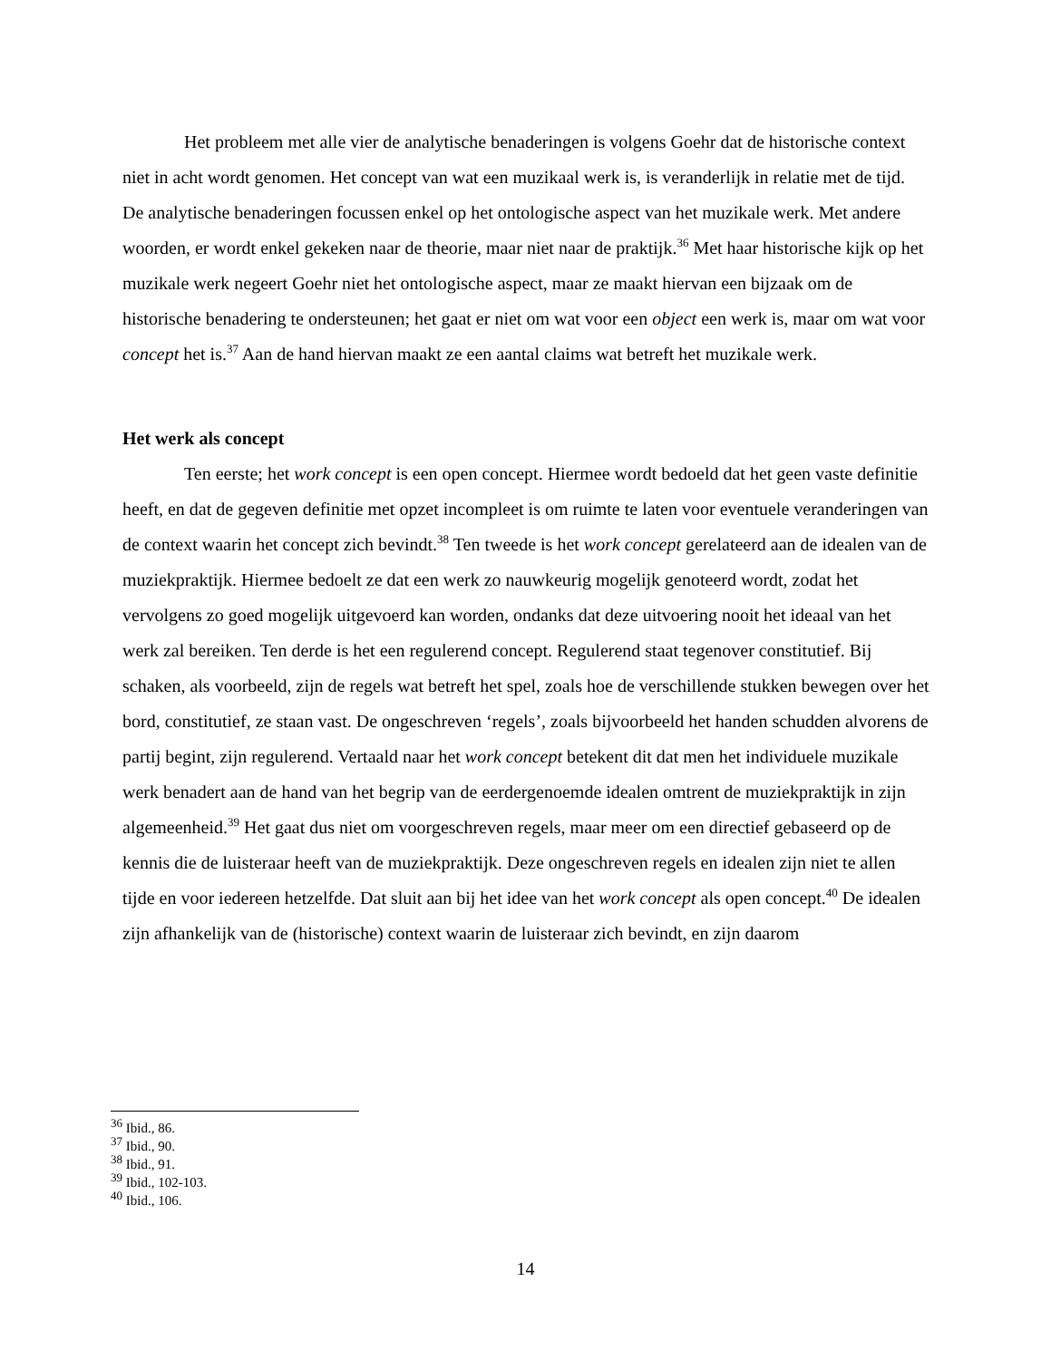Het probleem met alle vier de analytische benaderingen is volgens Goehr dat de historische context niet in acht wordt genomen. Het concept van wat een muzikaal werk is, is veranderlijk in relatie met de tijd. De analytische benaderingen focussen enkel op het ontologische aspect van het muzikale werk. Met andere woorden, er wordt enkel gekeken naar de theorie, maar niet naar de praktijk.<sup>36</sup> Met haar historische kijk op het muzikale werk negeert Goehr niet het ontologische aspect, maar ze maakt hiervan een bijzaak om de historische benadering te ondersteunen; het gaat er niet om wat voor een object een werk is, maar om wat voor concept het is.<sup>37</sup> Aan de hand hiervan maakt ze een aantal claims wat betreft het muzikale werk.
Het werk als concept
Ten eerste; het work concept is een open concept. Hiermee wordt bedoeld dat het geen vaste definitie heeft, en dat de gegeven definitie met opzet incompleet is om ruimte te laten voor eventuele veranderingen van de context waarin het concept zich bevindt.<sup>38</sup> Ten tweede is het work concept gerelateerd aan de idealen van de muziekpraktijk. Hiermee bedoelt ze dat een werk zo nauwkeurig mogelijk genoteerd wordt, zodat het vervolgens zo goed mogelijk uitgevoerd kan worden, ondanks dat deze uitvoering nooit het ideaal van het werk zal bereiken. Ten derde is het een regulerend concept. Regulerend staat tegenover constitutief. Bij schaken, als voorbeeld, zijn de regels wat betreft het spel, zoals hoe de verschillende stukken bewegen over het bord, constitutief, ze staan vast. De ongeschreven ‘regels’, zoals bijvoorbeeld het handen schudden alvorens de partij begint, zijn regulerend. Vertaald naar het work concept betekent dit dat men het individuele muzikale werk benadert aan de hand van het begrip van de eerdergenoemde idealen omtrent de muziekpraktijk in zijn algemeenheid.<sup>39</sup> Het gaat dus niet om voorgeschreven regels, maar meer om een directief gebaseerd op de kennis die de luisteraar heeft van de muziekpraktijk. Deze ongeschreven regels en idealen zijn niet te allen tijde en voor iedereen hetzelfde. Dat sluit aan bij het idee van het work concept als open concept.<sup>40</sup> De idealen zijn afhankelijk van de (historische) context waarin de luisteraar zich bevindt, en zijn daarom
<sup>36</sup> Ibid., 86.
<sup>37</sup> Ibid., 90.
<sup>38</sup> Ibid., 91.
<sup>39</sup> Ibid., 102-103.
<sup>40</sup> Ibid., 106.
14